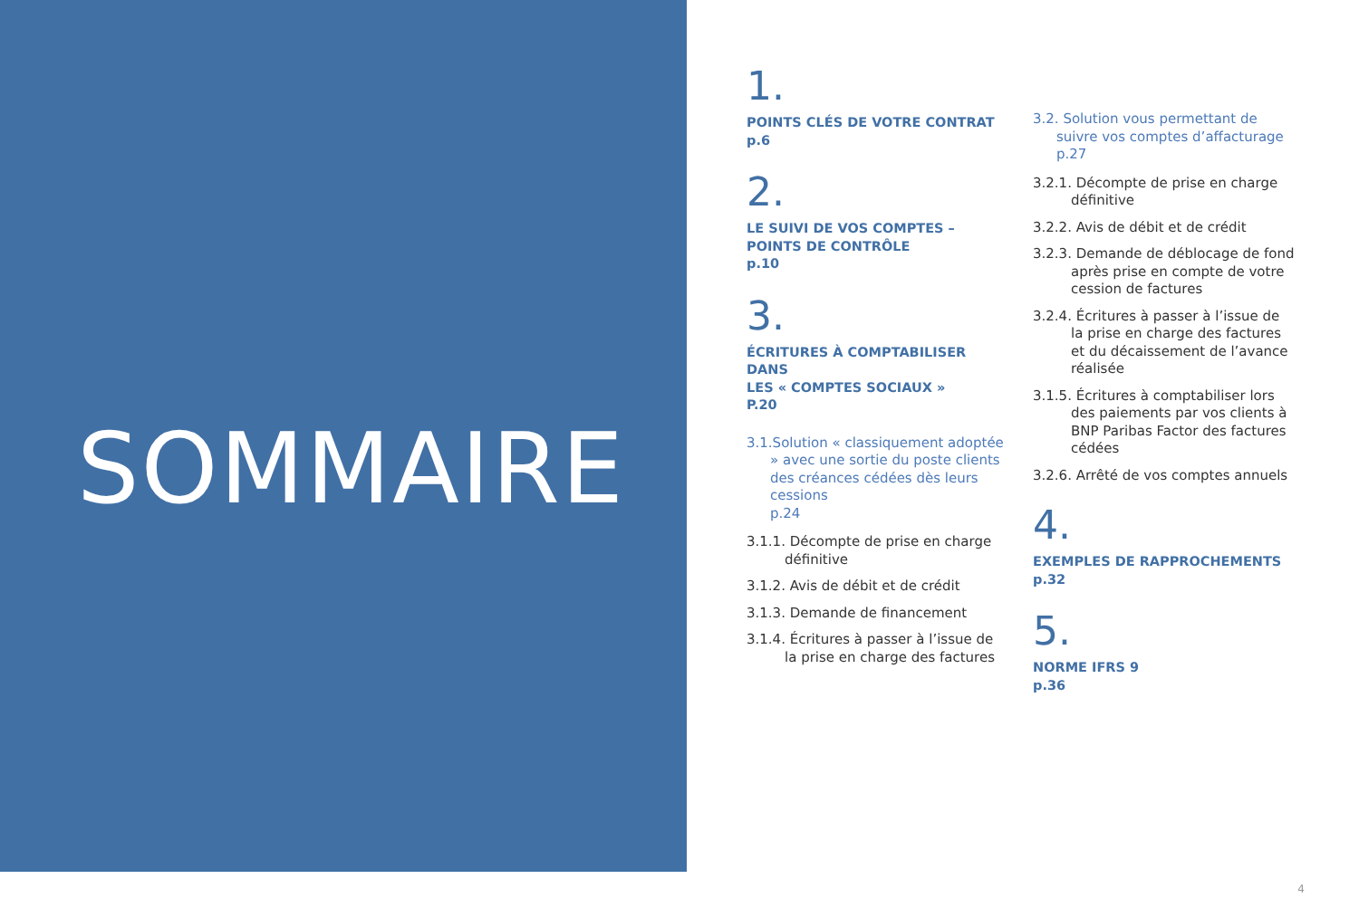SOMMAIRE
1.
POINTS CLÉS DE VOTRE CONTRAT
p.6
2.
LE SUIVI DE VOS COMPTES –
POINTS DE CONTRÔLE
p.10
3.
ÉCRITURES À COMPTABILISER DANS
LES « COMPTES SOCIAUX »
P.20
3.1.Solution « classiquement adoptée » avec une sortie du poste clients des créances cédées dès leurs cessions
p.24
3.1.1. Décompte de prise en charge définitive
3.1.2. Avis de débit et de crédit
3.1.3. Demande de financement
3.1.4. Écritures à passer à l’issue de la prise en charge des factures
3.2. Solution vous permettant de suivre vos comptes d’affacturage
p.27
3.2.1. Décompte de prise en charge définitive
3.2.2. Avis de débit et de crédit
3.2.3. Demande de déblocage de fond après prise en compte de votre cession de factures
3.2.4. Écritures à passer à l’issue de la prise en charge des factures et du décaissement de l’avance réalisée
3.1.5. Écritures à comptabiliser lors des paiements par vos clients à BNP Paribas Factor des factures cédées
3.2.6. Arrêté de vos comptes annuels
4.
EXEMPLES DE RAPPROCHEMENTS
p.32
5.
NORME IFRS 9
p.36
4